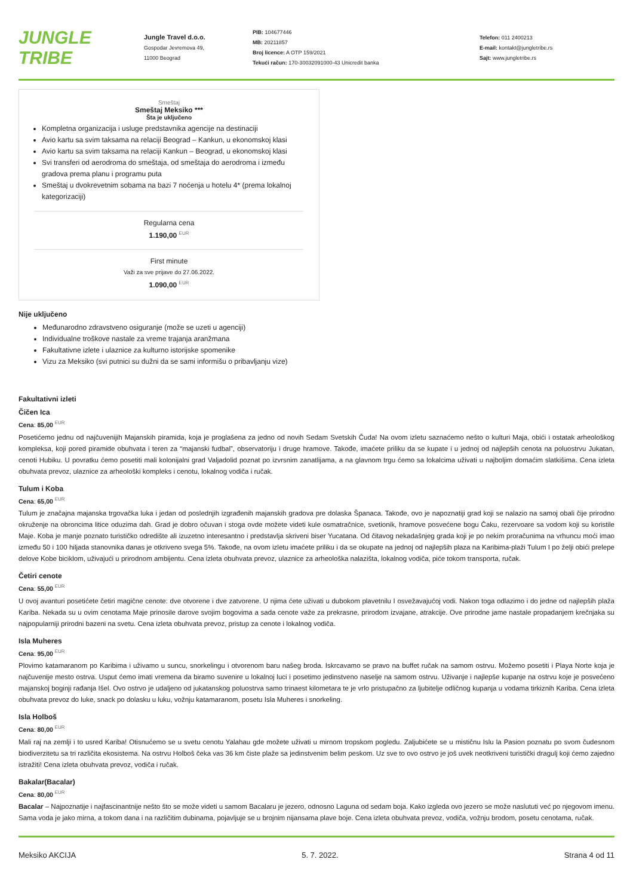JUNGLE
TRIBE
Jungle Travel d.o.o.
Gospodar Jevremova 49,
11000 Beograd
PIB: 104677446
MB: 20211857
Broj licence: A OTP 159/2021
Tekući račun: 170-30032091000-43 Unicredit banka
Telefon: 011 2400213
E-mail: kontakt@jungletribe.rs
Sajt: www.jungletribe.rs
Smeštaj
Smeštaj Meksiko ***
Šta je uključeno
Kompletna organizacija i usluge predstavnika agencije na destinaciji
Avio kartu sa svim taksama na relaciji Beograd – Kankun, u ekonomskoj klasi
Avio kartu sa svim taksama na relaciji Kankun – Beograd, u ekonomskoj klasi
Svi transferi od aerodroma do smeštaja, od smeštaja do aerodroma i između gradova prema planu i programu puta
Smeštaj u dvokrevetnim sobama na bazi 7 noćenja u hotelu 4* (prema lokalnoj kategorizaciji)
Regularna cena
1.190,00 <sup>EUR</sup>
First minute
Važi za sve prijave do 27.06.2022.
1.090,00 <sup>EUR</sup>
Nije uključeno
Međunarodno zdravstveno osiguranje (može se uzeti u agenciji)
Individualne troškove nastale za vreme trajanja aranžmana
Fakultativne izlete i ulaznice za kulturno istorijske spomenike
Vizu za Meksiko (svi putnici su dužni da se sami informišu o pribavljanju vize)
Fakultativni izleti
Čičen Ica
Cena: 85,00 <sup>EUR</sup>
Posetićemo jednu od najčuvenijih Majanskih piramida, koja je proglašena za jedno od novih Sedam Svetskih Čuda! Na ovom izletu saznaćemo nešto o kulturi Maja, obići i ostatak arheološkog kompleksa, koji pored piramide obuhvata i teren za “majanski fudbal”, observatoriju i druge hramove. Takođe, imaćete priliku da se kupate i u jednoj od najlepših cenota na poluostrvu Jukatan, cenoti Hubiku. U povratku ćemo posetiti mali kolonijalni grad Valjadolid poznat po izvrsnim zanatlijama, a na glavnom trgu ćemo sa lokalcima uživati u najboljim domaćim slatkišima. Cena izleta obuhvata prevoz, ulaznice za arheološki kompleks i cenotu, lokalnog vodiča i ručak.
Tulum i Koba
Cena: 65,00 <sup>EUR</sup>
Tulum je značajna majanska trgovačka luka i jedan od poslednjih izgrađenih majanskih gradova pre dolaska Španaca. Takođe, ovo je napoznatiji grad koji se nalazio na samoj obali čije prirodno okruženje na obroncima litice oduzima dah. Grad je dobro očuvan i stoga ovde možete videti kule osmatračnice, svetionik, hramove posvećene bogu Čaku, rezervoare sa vodom koji su koristile Maje. Koba je manje poznato turističko odredište ali izuzetno interesantno i predstavlja skriveni biser Yucatana. Od čitavog nekadašnjeg grada koji je po nekim proračunima na vrhuncu moći imao između 50 i 100 hiljada stanovnika danas je otkriveno svega 5%. Takođe, na ovom izletu imaćete priliku i da se okupate na jednoj od najlepših plaza na Karibima-plaži Tulum I po želji obići prelepe delove Kobe biciklom, uživajući u prirodnom ambijentu. Cena izleta obuhvata prevoz, ulaznice za arheološka nalazišta, lokalnog vodiča, piće tokom transporta, ručak.
Četiri cenote
Cena: 55,00 <sup>EUR</sup>
U ovoj avanturi posetićete četiri magične cenote: dve otvorene i dve zatvorene. U njima ćete uživati u dubokom plavetnilu I osvežavajućoj vodi. Nakon toga odlazimo i do jedne od najlepših plaža Kariba. Nekada su u ovim cenotama Maje prinosile darove svojim bogovima a sada cenote važe za prekrasne, prirodom izvajane, atrakcije. Ove prirodne jame nastale propadanjem krečnjaka su najpopularniji prirodni bazeni na svetu. Cena izleta obuhvata prevoz, pristup za cenote i lokalnog vodiča.
Isla Muheres
Cena: 95,00 <sup>EUR</sup>
Plovimo katamaranom po Karibima i uživamo u suncu, snorkelingu i otvorenom baru našeg broda. Iskrcavamo se pravo na buffet ručak na samom ostrvu. Možemo posetiti i Playa Norte koja je najčuvenije mesto ostrva. Usput ćemo imati vremena da biramo suvenire u lokalnoj luci i posetimo jedinstveno naselje na samom ostrvu. Uživanje i najlepše kupanje na ostrvu koje je posvećeno majanskoj boginji rađanja Išel. Ovo ostrvo je udaljeno od jukatanskog poluostrva samo trinaest kilometara te je vrlo pristupačno za ljubitelje odličnog kupanja u vodama tirkiznih Kariba. Cena izleta obuhvata prevoz do luke, snack po dolasku u luku, vožnju katamaranom, posetu Isla Muheres i snorkeling.
Isla Holboš
Cena: 80,00 <sup>EUR</sup>
Mali raj na zemlji i to usred Kariba! Otisnućemo se u svetu cenotu Yalahau gde možete uživati u mirnom tropskom pogledu. Zaljubićete se u mističnu Islu la Pasion poznatu po svom čudesnom biodiverzitetu sa tri različita ekosistema. Na ostrvu Holboš čeka vas 36 km čiste plaže sa jedinstvenim belim peskom. Uz sve to ovo ostrvo je još uvek neotkriveni turistički dragulj koji ćemo zajedno istražiti! Cena izleta obuhvata prevoz, vodiča i ručak.
Bakalar(Bacalar)
Cena: 80,00 <sup>EUR</sup>
Bacalar – Najpoznatije i najfascinantnije nešto što se može videti u samom Bacalaru je jezero, odnosno Laguna od sedam boja. Kako izgleda ovo jezero se može naslututi već po njegovom imenu. Sama voda je jako mirna, a tokom dana i na različitim dubinama, pojavljuje se u brojnim nijansama plave boje. Cena izleta obuhvata prevoz, vodiča, vožnju brodom, posetu cenotama, ručak.
Meksiko AKCIJA 5. 7. 2022. Strana 4 od 11